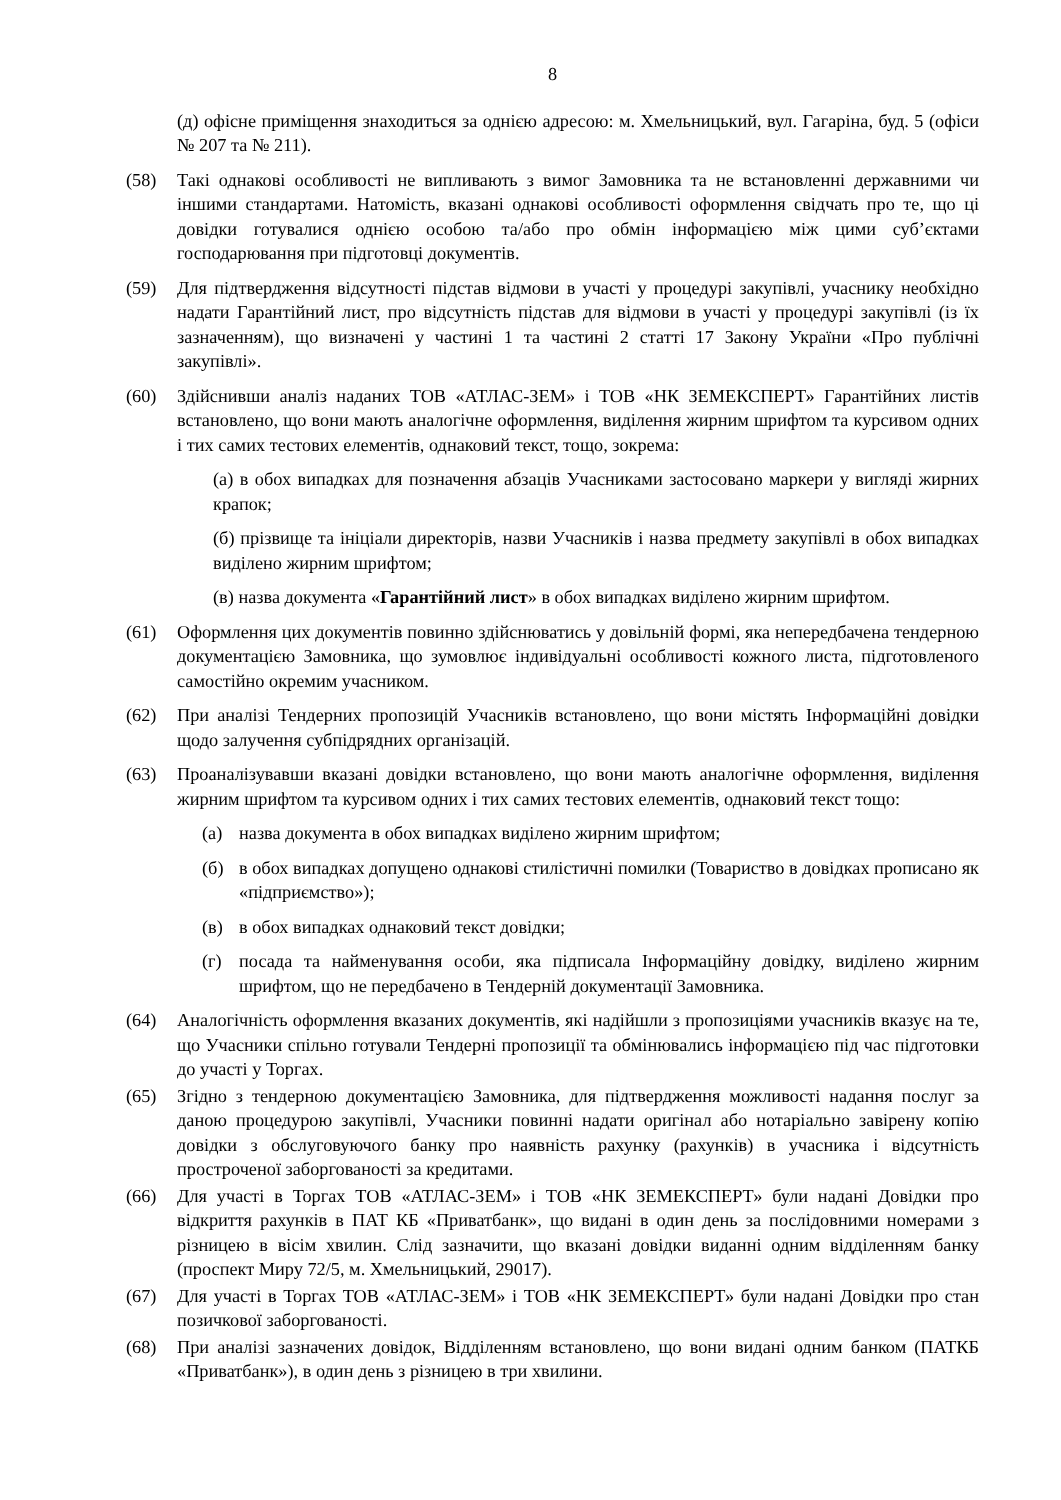8
(д) офісне приміщення знаходиться за однією адресою: м. Хмельницький, вул. Гагаріна, буд. 5 (офіси № 207 та № 211).
(58) Такі однакові особливості не випливають з вимог Замовника та не встановленні державними чи іншими стандартами. Натомість, вказані однакові особливості оформлення свідчать про те, що ці довідки готувалися однією особою та/або про обмін інформацією між цими суб’єктами господарювання при підготовці документів.
(59) Для підтвердження відсутності підстав відмови в участі у процедурі закупівлі, учаснику необхідно надати Гарантійний лист, про відсутність підстав для відмови в участі у процедурі закупівлі (із їх зазначенням), що визначені у частині 1 та частині 2 статті 17 Закону України «Про публічні закупівлі».
(60) Здійснивши аналіз наданих ТОВ «АТЛАС-ЗЕМ» і ТОВ «НК ЗЕМЕКСПЕРТ» Гарантійних листів встановлено, що вони мають аналогічне оформлення, виділення жирним шрифтом та курсивом одних і тих самих тестових елементів, однаковий текст, тощо, зокрема:
(а) в обох випадках для позначення абзаців Учасниками застосовано маркери у вигляді жирних крапок;
(б) прізвище та ініціали директорів, назви Учасників і назва предмету закупівлі в обох випадках виділено жирним шрифтом;
(в) назва документа «Гарантійний лист» в обох випадках виділено жирним шрифтом.
(61) Оформлення цих документів повинно здійснюватись у довільній формі, яка непередбачена тендерною документацією Замовника, що зумовлює індивідуальні особливості кожного листа, підготовленого самостійно окремим учасником.
(62) При аналізі Тендерних пропозицій Учасників встановлено, що вони містять Інформаційні довідки щодо залучення субпідрядних організацій.
(63) Проаналізувавши вказані довідки встановлено, що вони мають аналогічне оформлення, виділення жирним шрифтом та курсивом одних і тих самих тестових елементів, однаковий текст тощо:
(а) назва документа в обох випадках виділено жирним шрифтом;
(б) в обох випадках допущено однакові стилістичні помилки (Товариство в довідках прописано як «підприємство»);
(в) в обох випадках однаковий текст довідки;
(г) посада та найменування особи, яка підписала Інформаційну довідку, виділено жирним шрифтом, що не передбачено в Тендерній документації Замовника.
(64) Аналогічність оформлення вказаних документів, які надійшли з пропозиціями учасників вказує на те, що Учасники спільно готували Тендерні пропозиції та обмінювались інформацією під час підготовки до участі у Торгах.
(65) Згідно з тендерною документацією Замовника, для підтвердження можливості надання послуг за даною процедурою закупівлі, Учасники повинні надати оригінал або нотаріально завірену копію довідки з обслуговуючого банку про наявність рахунку (рахунків) в учасника і відсутність простроченої заборгованості за кредитами.
(66) Для участі в Торгах ТОВ «АТЛАС-ЗЕМ» і ТОВ «НК ЗЕМЕКСПЕРТ» були надані Довідки про відкриття рахунків в ПАТ КБ «Приватбанк», що видані в один день за послідовними номерами з різницею в вісім хвилин. Слід зазначити, що вказані довідки виданні одним відділенням банку (проспект Миру 72/5, м. Хмельницький, 29017).
(67) Для участі в Торгах ТОВ «АТЛАС-ЗЕМ» і ТОВ «НК ЗЕМЕКСПЕРТ» були надані Довідки про стан позичкової заборгованості.
(68) При аналізі зазначених довідок, Відділенням встановлено, що вони видані одним банком (ПАТКБ «Приватбанк»), в один день з різницею в три хвилини.